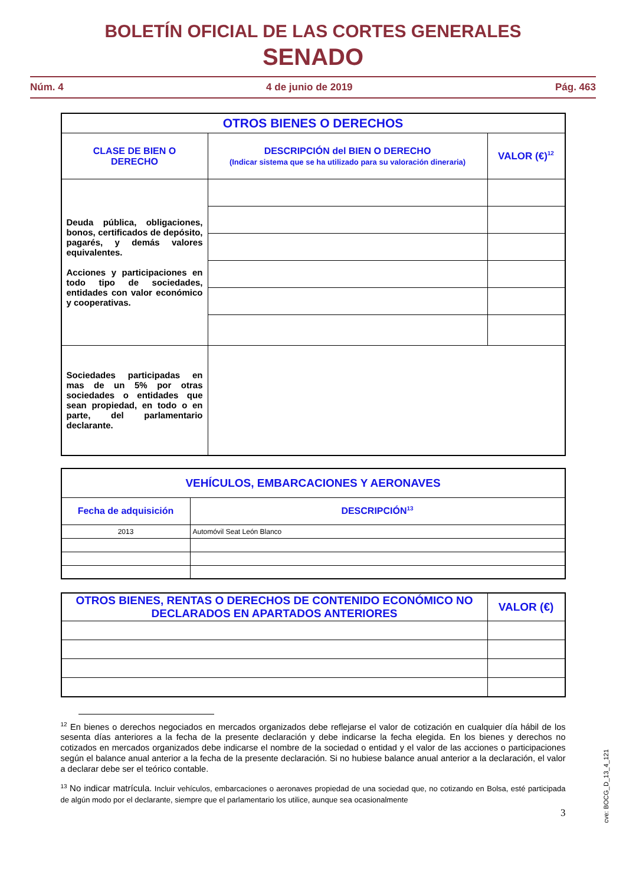BOLETÍN OFICIAL DE LAS CORTES GENERALES
SENADO
Núm. 4 4 de junio de 2019 Pág. 463
| OTROS BIENES O DERECHOS | | |
| --- | --- | --- |
| CLASE DE BIEN O DERECHO | DESCRIPCIÓN del BIEN O DERECHO (Indicar sistema que se ha utilizado para su valoración dineraria) | VALOR (€)<sup>12</sup> |
| Deuda pública, obligaciones, bonos, certificados de depósito, pagarés, y demás valores equivalentes. Acciones y participaciones en todo tipo de sociedades, entidades con valor económico y cooperativas. | | |
| Sociedades participadas en mas de un 5% por otras sociedades o entidades que sean propiedad, en todo o en parte, del parlamentario declarante. | | |
| VEHÍCULOS, EMBARCACIONES Y AERONAVES | |
| --- | --- |
| Fecha de adquisición | DESCRIPCIÓN<sup>13</sup> |
| 2013 | Automóvil Seat León Blanco |
| OTROS BIENES, RENTAS O DERECHOS DE CONTENIDO ECONÓMICO NO DECLARADOS EN APARTADOS ANTERIORES | VALOR (€) |
| --- | --- |
<sup>12</sup> En bienes o derechos negociados en mercados organizados debe reflejarse el valor de cotización en cualquier día hábil de los sesenta días anteriores a la fecha de la presente declaración y debe indicarse la fecha elegida. En los bienes y derechos no cotizados en mercados organizados debe indicarse el nombre de la sociedad o entidad y el valor de las acciones o participaciones según el balance anual anterior a la fecha de la presente declaración. Si no hubiese balance anual anterior a la declaración, el valor a declarar debe ser el teórico contable.
<sup>13</sup> No indicar matrícula. Incluir vehículos, embarcaciones o aeronaves propiedad de una sociedad que, no cotizando en Bolsa, esté participada de algún modo por el declarante, siempre que el parlamentario los utilice, aunque sea ocasionalmente
3
cve: BOCG_D_13_4_121